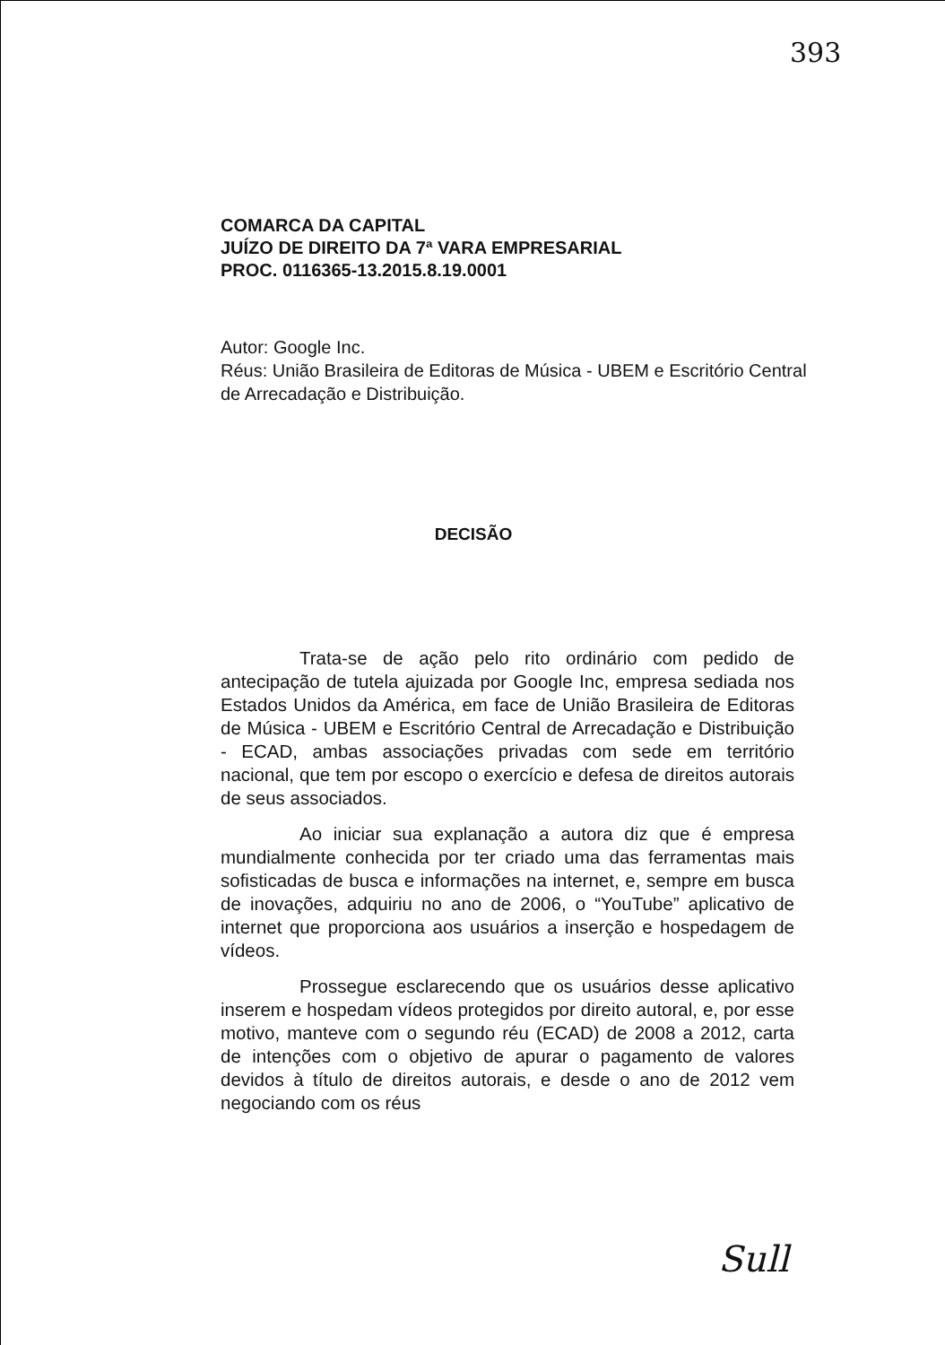393
COMARCA DA CAPITAL
JUÍZO DE DIREITO DA 7ª VARA EMPRESARIAL
PROC. 0116365-13.2015.8.19.0001
Autor: Google Inc.
Réus: União Brasileira de Editoras de Música - UBEM e Escritório Central de Arrecadação e Distribuição.
DECISÃO
Trata-se de ação pelo rito ordinário com pedido de antecipação de tutela ajuizada por Google Inc, empresa sediada nos Estados Unidos da América, em face de União Brasileira de Editoras de Música - UBEM e Escritório Central de Arrecadação e Distribuição - ECAD, ambas associações privadas com sede em território nacional, que tem por escopo o exercício e defesa de direitos autorais de seus associados.
Ao iniciar sua explanação a autora diz que é empresa mundialmente conhecida por ter criado uma das ferramentas mais sofisticadas de busca e informações na internet, e, sempre em busca de inovações, adquiriu no ano de 2006, o “YouTube” aplicativo de internet que proporciona aos usuários a inserção e hospedagem de vídeos.
Prossegue esclarecendo que os usuários desse aplicativo inserem e hospedam vídeos protegidos por direito autoral, e, por esse motivo, manteve com o segundo réu (ECAD) de 2008 a 2012, carta de intenções com o objetivo de apurar o pagamento de valores devidos à título de direitos autorais, e desde o ano de 2012 vem negociando com os réus
Sull